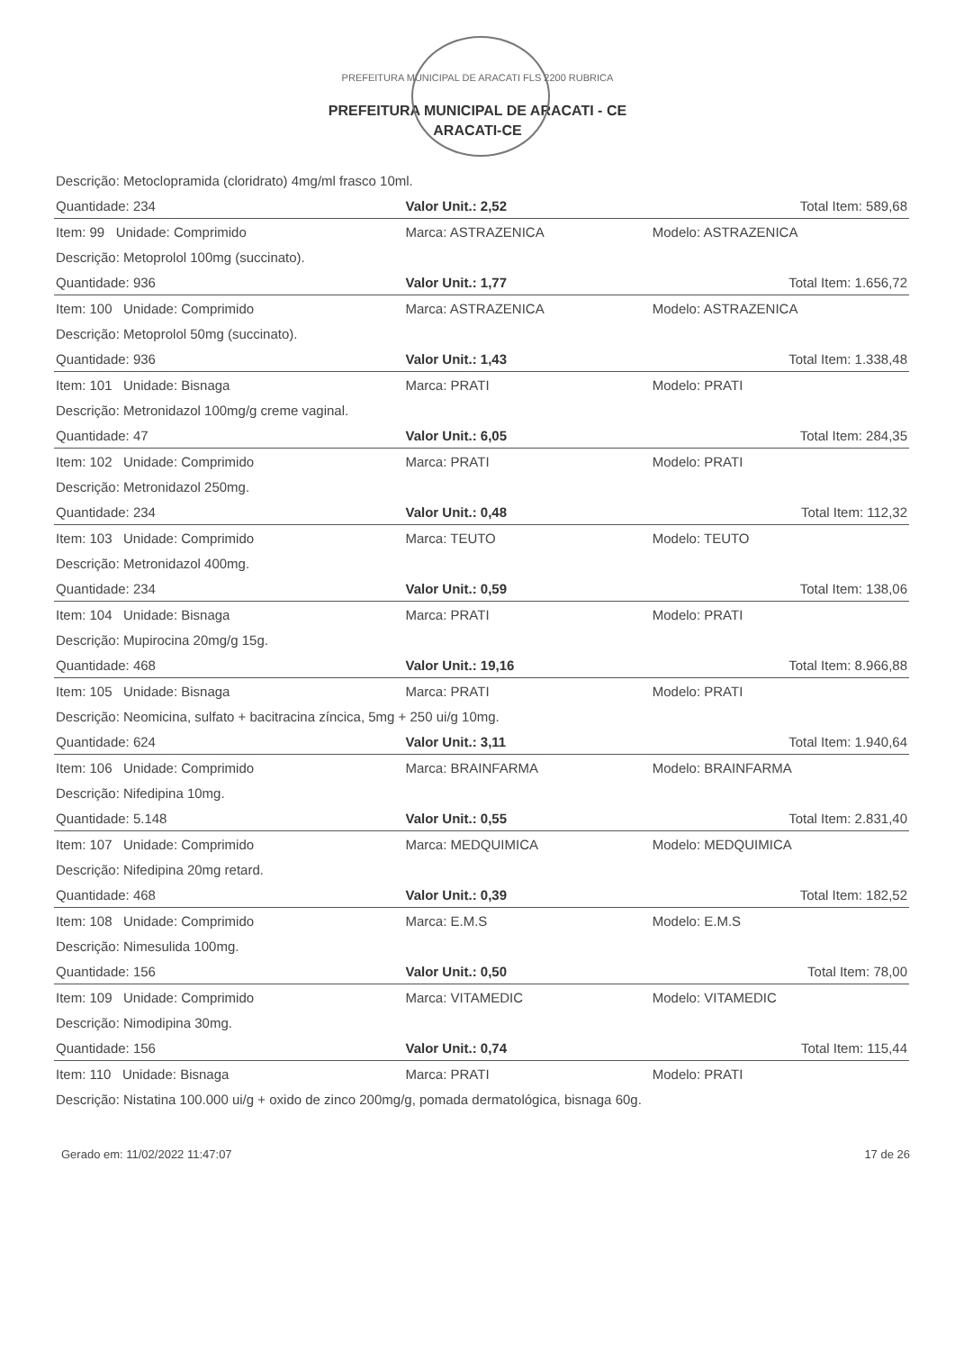PREFEITURA MUNICIPAL DE ARACATI FLS 2200 RUBRICA
PREFEITURA MUNICIPAL DE ARACATI - CE
ARACATI-CE
| Descrição: Metoclopramida (cloridrato) 4mg/ml frasco 10ml. | | |
| Quantidade: 234 | Valor Unit.: 2,52 | Total Item: 589,68 |
| Item: 99 Unidade: Comprimido | Marca: ASTRAZENICA | Modelo: ASTRAZENICA |
| Descrição: Metoprolol 100mg (succinato). | | |
| Quantidade: 936 | Valor Unit.: 1,77 | Total Item: 1.656,72 |
| Item: 100 Unidade: Comprimido | Marca: ASTRAZENICA | Modelo: ASTRAZENICA |
| Descrição: Metoprolol 50mg (succinato). | | |
| Quantidade: 936 | Valor Unit.: 1,43 | Total Item: 1.338,48 |
| Item: 101 Unidade: Bisnaga | Marca: PRATI | Modelo: PRATI |
| Descrição: Metronidazol 100mg/g creme vaginal. | | |
| Quantidade: 47 | Valor Unit.: 6,05 | Total Item: 284,35 |
| Item: 102 Unidade: Comprimido | Marca: PRATI | Modelo: PRATI |
| Descrição: Metronidazol 250mg. | | |
| Quantidade: 234 | Valor Unit.: 0,48 | Total Item: 112,32 |
| Item: 103 Unidade: Comprimido | Marca: TEUTO | Modelo: TEUTO |
| Descrição: Metronidazol 400mg. | | |
| Quantidade: 234 | Valor Unit.: 0,59 | Total Item: 138,06 |
| Item: 104 Unidade: Bisnaga | Marca: PRATI | Modelo: PRATI |
| Descrição: Mupirocina 20mg/g 15g. | | |
| Quantidade: 468 | Valor Unit.: 19,16 | Total Item: 8.966,88 |
| Item: 105 Unidade: Bisnaga | Marca: PRATI | Modelo: PRATI |
| Descrição: Neomicina, sulfato + bacitracina zíncica, 5mg + 250 ui/g 10mg. | | |
| Quantidade: 624 | Valor Unit.: 3,11 | Total Item: 1.940,64 |
| Item: 106 Unidade: Comprimido | Marca: BRAINFARMA | Modelo: BRAINFARMA |
| Descrição: Nifedipina 10mg. | | |
| Quantidade: 5.148 | Valor Unit.: 0,55 | Total Item: 2.831,40 |
| Item: 107 Unidade: Comprimido | Marca: MEDQUIMICA | Modelo: MEDQUIMICA |
| Descrição: Nifedipina 20mg retard. | | |
| Quantidade: 468 | Valor Unit.: 0,39 | Total Item: 182,52 |
| Item: 108 Unidade: Comprimido | Marca: E.M.S | Modelo: E.M.S |
| Descrição: Nimesulida 100mg. | | |
| Quantidade: 156 | Valor Unit.: 0,50 | Total Item: 78,00 |
| Item: 109 Unidade: Comprimido | Marca: VITAMEDIC | Modelo: VITAMEDIC |
| Descrição: Nimodipina 30mg. | | |
| Quantidade: 156 | Valor Unit.: 0,74 | Total Item: 115,44 |
| Item: 110 Unidade: Bisnaga | Marca: PRATI | Modelo: PRATI |
| Descrição: Nistatina 100.000 ui/g + oxido de zinco 200mg/g, pomada dermatológica, bisnaga 60g. | | |
Gerado em: 11/02/2022 11:47:07 17 de 26